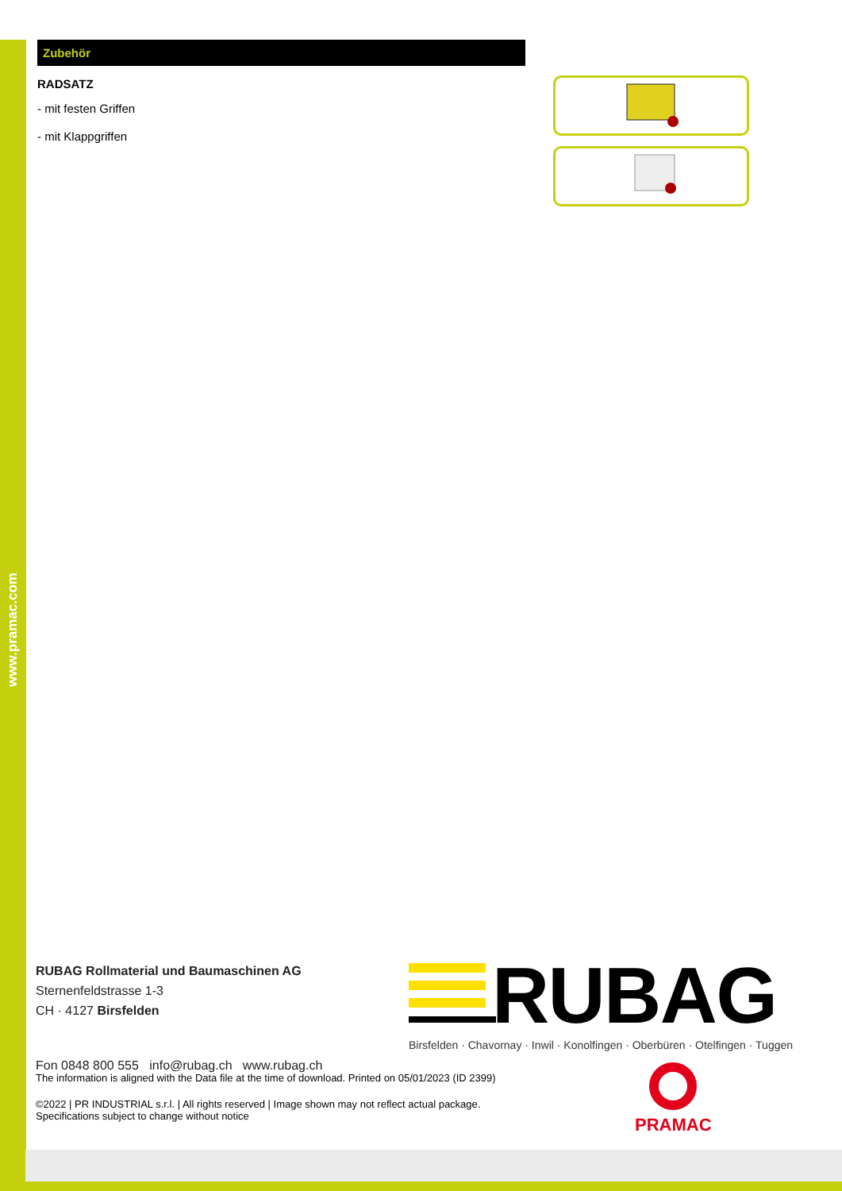www.pramac.com
Zubehör
RADSATZ
- mit festen Griffen
- mit Klappgriffen
RUBAG Rollmaterial und Baumaschinen AG
Sternenfeldstrasse 1-3
CH · 4127 Birsfelden
Fon 0848 800 555 info@rubag.ch www.rubag.ch
RUBAG
Birsfelden · Chavornay · Inwil · Konolfingen · Oberbüren · Otelfingen · Tuggen
The information is aligned with the Data file at the time of download. Printed on 05/01/2023 (ID 2399)
©2022 | PR INDUSTRIAL s.r.l. | All rights reserved | Image shown may not reflect actual package. Specifications subject to change without notice
PRAMAC